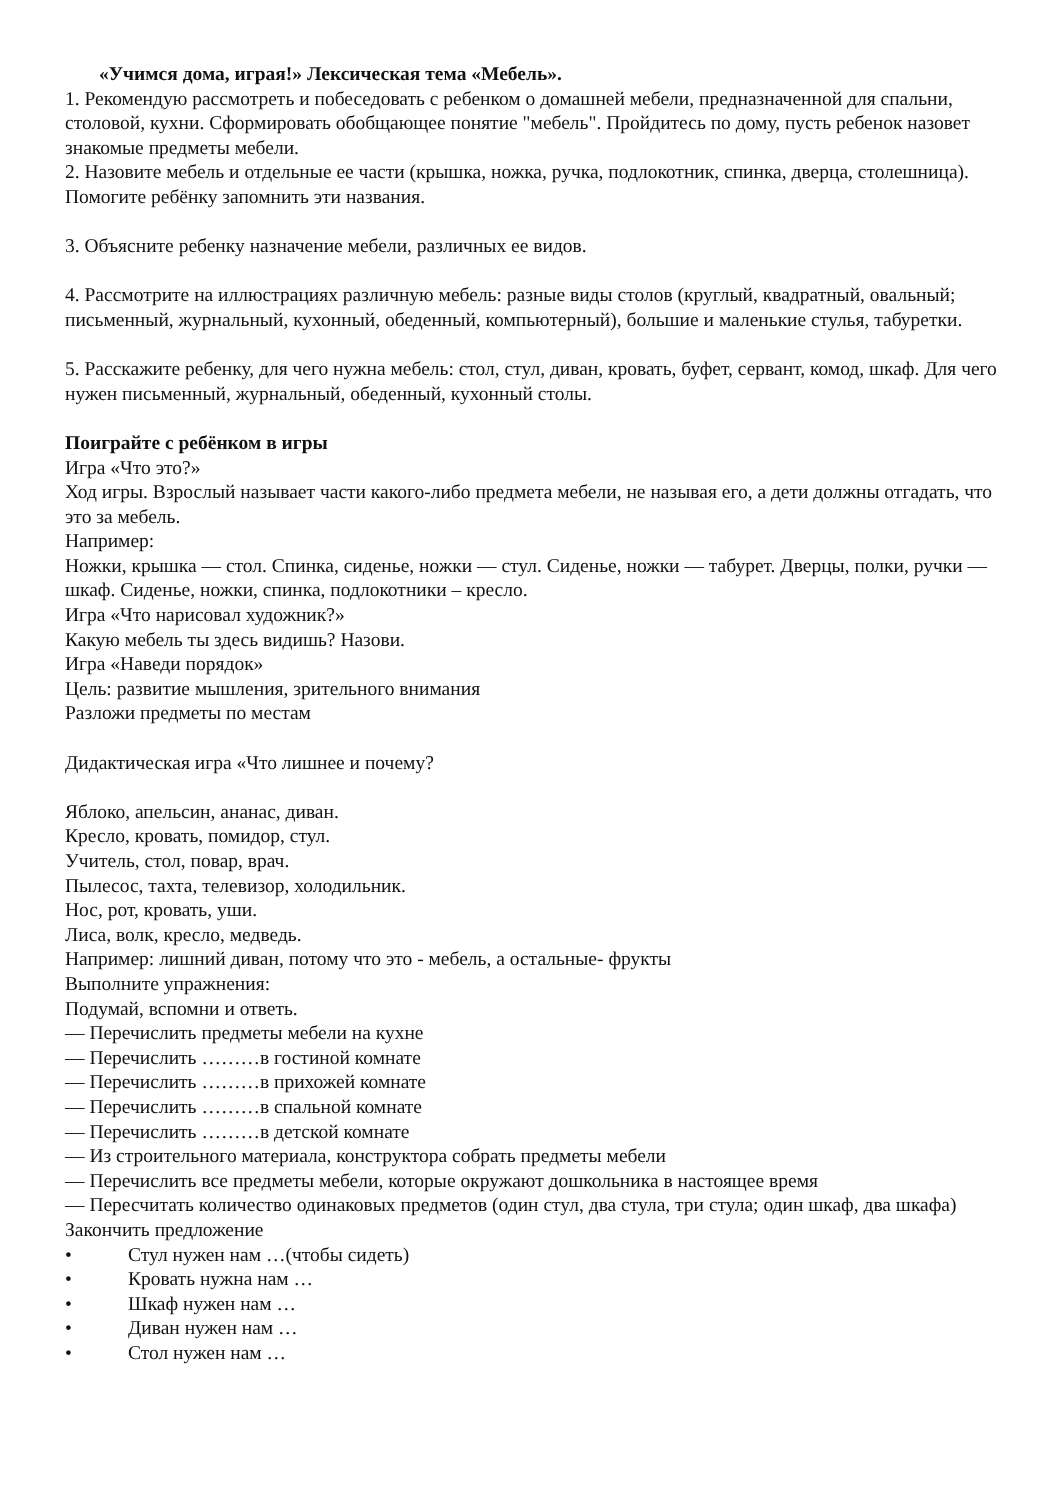«Учимся дома, играя!» Лексическая тема «Мебель».
1. Рекомендую рассмотреть и побеседовать с ребенком о домашней мебели, предназначенной для спальни, столовой, кухни. Сформировать обобщающее понятие "мебель". Пройдитесь по дому, пусть ребенок назовет знакомые предметы мебели.
2. Назовите мебель и отдельные ее части (крышка, ножка, ручка, подлокотник, спинка, дверца, столешница). Помогите ребёнку запомнить эти названия.
3. Объясните ребенку назначение мебели, различных ее видов.
4. Рассмотрите на иллюстрациях различную мебель: разные виды столов (круглый, квадратный, овальный; письменный, журнальный, кухонный, обеденный, компьютерный), большие и маленькие стулья, табуретки.
5. Расскажите ребенку, для чего нужна мебель: стол, стул, диван, кровать, буфет, сервант, комод, шкаф. Для чего нужен письменный, журнальный, обеденный, кухонный столы.
Поиграйте с ребёнком в игры
Игра «Что это?»
Ход игры. Взрослый называет части какого-либо предмета мебели, не называя его, а дети должны отгадать, что это за мебель.
Например:
Ножки, крышка — стол. Спинка, сиденье, ножки — стул. Сиденье, ножки — табурет. Дверцы, полки, ручки — шкаф. Сиденье, ножки, спинка, подлокотники – кресло.
Игра «Что нарисовал художник?»
Какую мебель ты здесь видишь? Назови.
Игра «Наведи порядок»
Цель: развитие мышления, зрительного внимания
Разложи предметы по местам
Дидактическая игра «Что лишнее и почему?
Яблоко, апельсин, ананас, диван.
Кресло, кровать, помидор, стул.
Учитель, стол, повар, врач.
Пылесос, тахта, телевизор, холодильник.
Нос, рот, кровать, уши.
Лиса, волк, кресло, медведь.
Например: лишний диван, потому что это - мебель, а остальные- фрукты
Выполните упражнения:
Подумай, вспомни и ответь.
— Перечислить предметы мебели на кухне
— Перечислить ………в гостиной комнате
— Перечислить ………в прихожей комнате
— Перечислить ………в спальной комнате
— Перечислить ………в детской комнате
— Из строительного материала, конструктора собрать предметы мебели
— Перечислить все предметы мебели, которые окружают дошкольника в настоящее время
— Пересчитать количество одинаковых предметов (один стул, два стула, три стула; один шкаф, два шкафа)
Закончить предложение
• Стул нужен нам …(чтобы сидеть)
• Кровать нужна нам …
• Шкаф нужен нам …
• Диван нужен нам …
• Стол нужен нам …